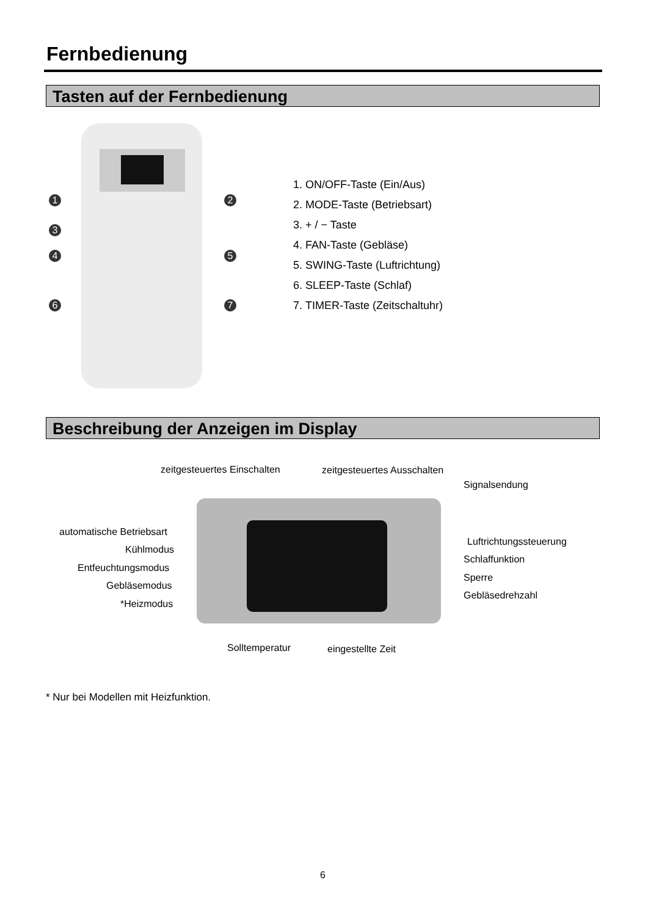Fernbedienung
Tasten auf der Fernbedienung
1 2
3
4 5
6 7
1. ON/OFF-Taste (Ein/Aus)
2. MODE-Taste (Betriebsart)
3. + / − Taste
4. FAN-Taste (Gebläse)
5. SWING-Taste (Luftrichtung)
6. SLEEP-Taste (Schlaf)
7. TIMER-Taste (Zeitschaltuhr)
Beschreibung der Anzeigen im Display
zeitgesteuertes Einschalten zeitgesteuertes Ausschalten
Signalsendung
automatische Betriebsart
Kühlmodus
Entfeuchtungsmodus
Gebläsemodus
*Heizmodus
Luftrichtungssteuerung
Schlaffunktion
Sperre
Gebläsedrehzahl
Solltemperatur eingestellte Zeit
* Nur bei Modellen mit Heizfunktion.
6